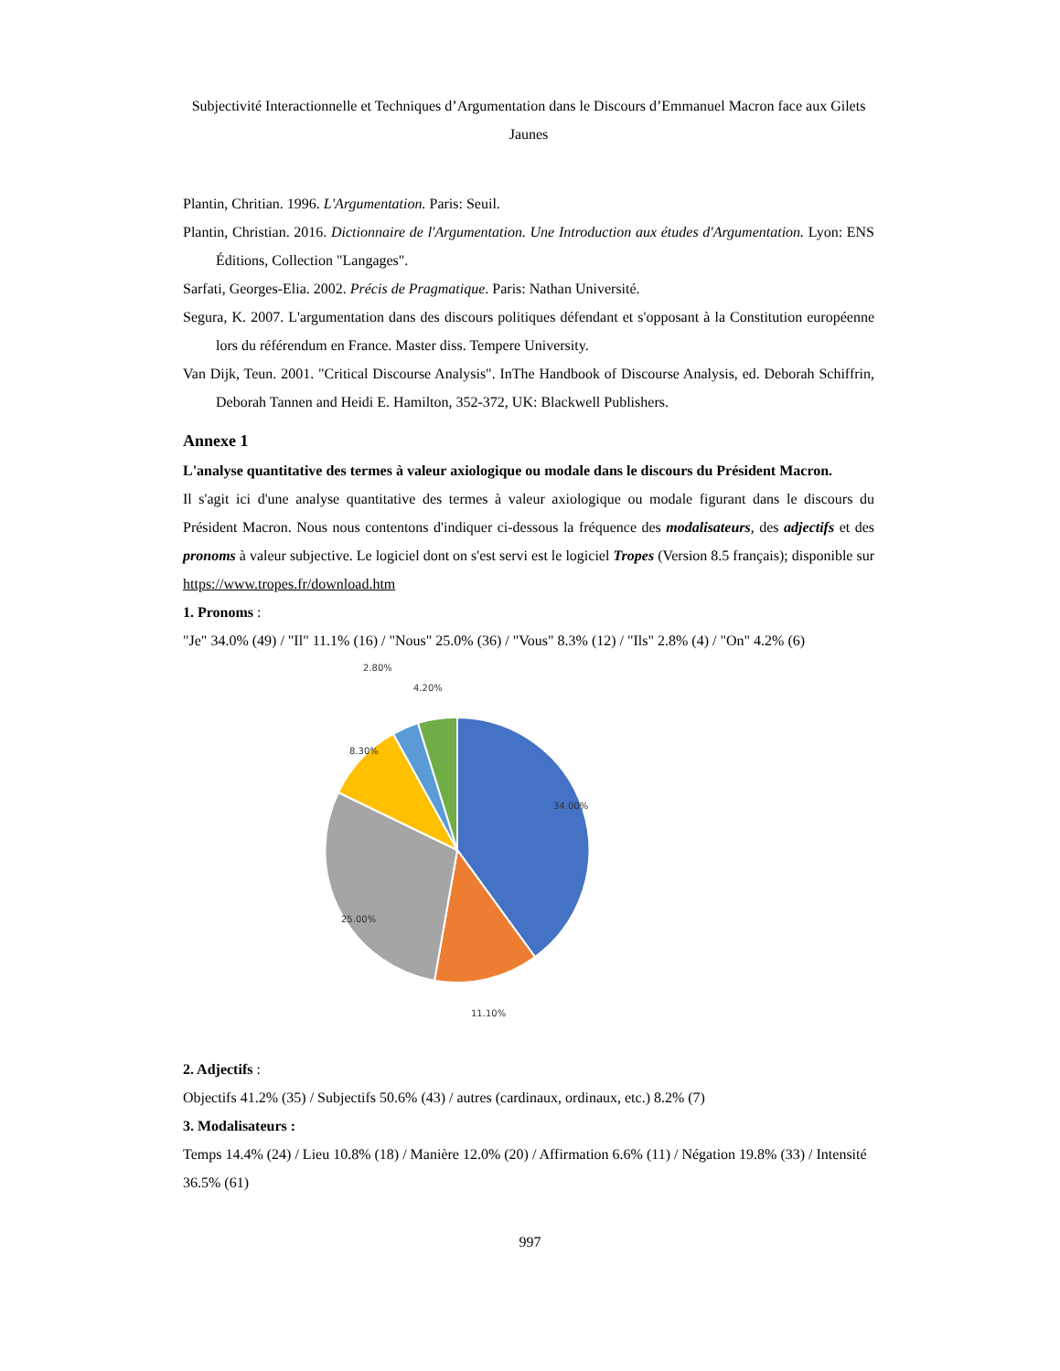Subjectivité Interactionnelle et Techniques d’Argumentation dans le Discours d’Emmanuel Macron face aux Gilets Jaunes
Plantin, Chritian. 1996. L'Argumentation. Paris: Seuil.
Plantin, Christian. 2016. Dictionnaire de l'Argumentation. Une Introduction aux études d'Argumentation. Lyon: ENS Éditions, Collection "Langages".
Sarfati, Georges-Elia. 2002. Précis de Pragmatique. Paris: Nathan Université.
Segura, K. 2007. L'argumentation dans des discours politiques défendant et s'opposant à la Constitution européenne lors du référendum en France. Master diss. Tempere University.
Van Dijk, Teun. 2001. "Critical Discourse Analysis". InThe Handbook of Discourse Analysis, ed. Deborah Schiffrin, Deborah Tannen and Heidi E. Hamilton, 352-372, UK: Blackwell Publishers.
Annexe 1
L'analyse quantitative des termes à valeur axiologique ou modale dans le discours du Président Macron.
Il s'agit ici d'une analyse quantitative des termes à valeur axiologique ou modale figurant dans le discours du Président Macron. Nous nous contentons d'indiquer ci-dessous la fréquence des modalisateurs, des adjectifs et des pronoms à valeur subjective. Le logiciel dont on s'est servi est le logiciel Tropes (Version 8.5 français); disponible sur https://www.tropes.fr/download.htm
1. Pronoms :
"Je" 34.0% (49) / "Il" 11.1% (16) / "Nous" 25.0% (36) / "Vous" 8.3% (12) / "Ils" 2.8% (4) / "On" 4.2% (6)
2.80%
4.20%
8.30%
34.00%
25.00%
11.10%
2. Adjectifs :
Objectifs 41.2% (35) / Subjectifs 50.6% (43) / autres (cardinaux, ordinaux, etc.) 8.2% (7)
3. Modalisateurs :
Temps 14.4% (24) / Lieu 10.8% (18) / Manière 12.0% (20) / Affirmation 6.6% (11) / Négation 19.8% (33) / Intensité 36.5% (61)
997